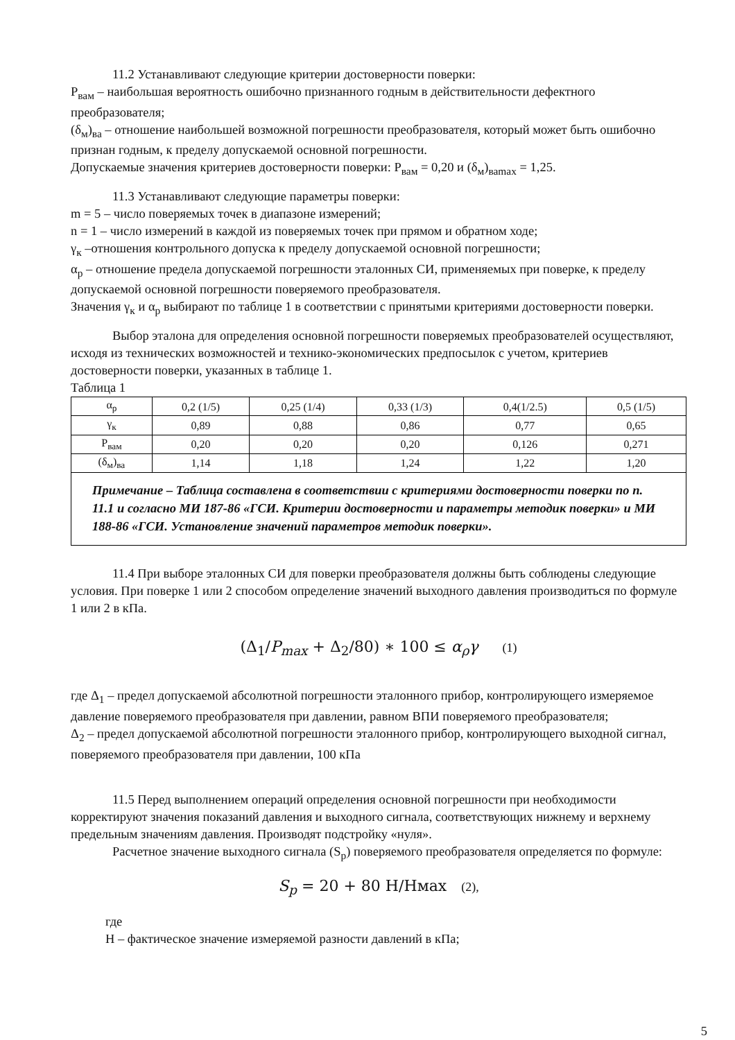11.2 Устанавливают следующие критерии достоверности поверки:
Р<sub>вам</sub> – наибольшая вероятность ошибочно признанного годным в действительности дефектного преобразователя;
(δ<sub>м</sub>)<sub>ва</sub> – отношение наибольшей возможной погрешности преобразователя, который может быть ошибочно признан годным, к пределу допускаемой основной погрешности.
Допускаемые значения критериев достоверности поверки: Р<sub>вам</sub> = 0,20 и (δ<sub>м</sub>)<sub>ваmax</sub> = 1,25.
11.3 Устанавливают следующие параметры поверки:
m = 5 – число поверяемых точек в диапазоне измерений;
n = 1 – число измерений в каждой из поверяемых точек при прямом и обратном ходе;
γ<sub>к</sub> –отношения контрольного допуска к пределу допускаемой основной погрешности;
α<sub>р</sub> – отношение предела допускаемой погрешности эталонных СИ, применяемых при поверке, к пределу допускаемой основной погрешности поверяемого преобразователя.
Значения γ<sub>к</sub> и α<sub>р</sub> выбирают по таблице 1 в соответствии с принятыми критериями достоверности поверки.
Выбор эталона для определения основной погрешности поверяемых преобразователей осуществляют, исходя из технических возможностей и технико-экономических предпосылок с учетом, критериев достоверности поверки, указанных в таблице 1.
Таблица 1
| α<sub>р</sub> | 0,2 (1/5) | 0,25 (1/4) | 0,33 (1/3) | 0,4(1/2.5) | 0,5 (1/5) |
| γ<sub>к</sub> | 0,89 | 0,88 | 0,86 | 0,77 | 0,65 |
| Р<sub>вам</sub> | 0,20 | 0,20 | 0,20 | 0,126 | 0,271 |
| (δ<sub>м</sub>)<sub>ва</sub> | 1,14 | 1,18 | 1,24 | 1,22 | 1,20 |
| Примечание – Таблица составлена в соответствии с критериями достоверности поверки по п. 11.1 и согласно МИ 187-86 «ГСИ. Критерии достоверности и параметры методик поверки» и МИ 188-86 «ГСИ. Установление значений параметров методик поверки». | | | | | |
11.4 При выборе эталонных СИ для поверки преобразователя должны быть соблюдены следующие условия. При поверке 1 или 2 способом определение значений выходного давления производиться по формуле 1 или 2 в кПа.
(Δ<sub>1</sub>/P<sub>max</sub> + Δ<sub>2</sub>/80) ∗ 100 ≤ α<sub>ρ</sub>γ (1)
где Δ<sub>1</sub> – предел допускаемой абсолютной погрешности эталонного прибор, контролирующего измеряемое давление поверяемого преобразователя при давлении, равном ВПИ поверяемого преобразователя;
Δ<sub>2</sub> – предел допускаемой абсолютной погрешности эталонного прибор, контролирующего выходной сигнал, поверяемого преобразователя при давлении, 100 кПа
11.5 Перед выполнением операций определения основной погрешности при необходимости корректируют значения показаний давления и выходного сигнала, соответствующих нижнему и верхнему предельным значениям давления. Производят подстройку «нуля».
Расчетное значение выходного сигнала (S<sub>р</sub>) поверяемого преобразователя определяется по формуле:
S<sub>p</sub> = 20 + 80 Н/Нмах (2),
где
Н – фактическое значение измеряемой разности давлений в кПа;
5